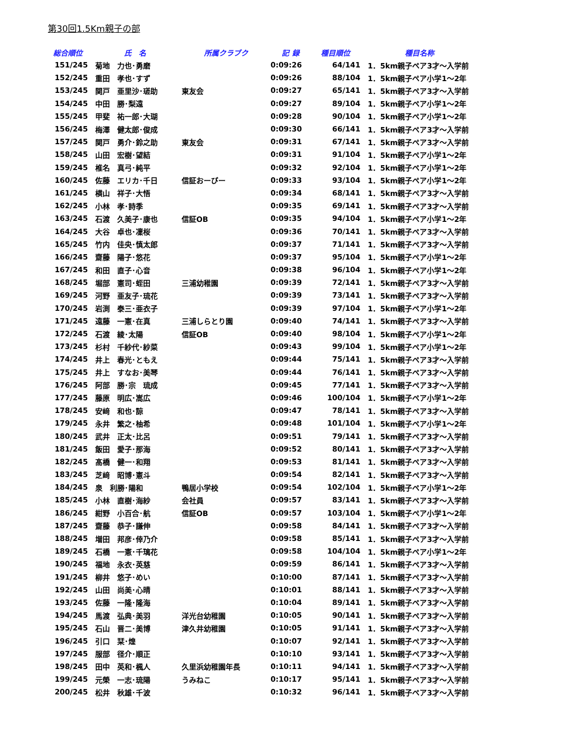第30回1.5Km親子の部
| 総合順位 | 氏 名 | 所属クラブク | 記 録 | 種目順位 | 種目名称 |
| --- | --- | --- | --- | --- | --- |
| 151/245 | 菊地 力也･勇磨 | | 0:09:26 | 64/141 | 1．5km親子ペア3才～入学前 |
| 152/245 | 重田 孝也･すず | | 0:09:26 | 88/104 | 1．5km親子ペア小学1～2年 |
| 153/245 | 関戸 亜里沙･瑳助 | 東友会 | 0:09:27 | 65/141 | 1．5km親子ペア3才～入学前 |
| 154/245 | 中田 勝･梨遠 | | 0:09:27 | 89/104 | 1．5km親子ペア小学1～2年 |
| 155/245 | 甲斐 祐一郎･大瑚 | | 0:09:28 | 90/104 | 1．5km親子ペア小学1～2年 |
| 156/245 | 梅澤 健太郎･俊成 | | 0:09:30 | 66/141 | 1．5km親子ペア3才～入学前 |
| 157/245 | 関戸 勇介･鈴之助 | 東友会 | 0:09:31 | 67/141 | 1．5km親子ペア3才～入学前 |
| 158/245 | 山田 宏樹･望結 | | 0:09:31 | 91/104 | 1．5km親子ペア小学1～2年 |
| 159/245 | 椎名 真弓･純平 | | 0:09:32 | 92/104 | 1．5km親子ペア小学1～2年 |
| 160/245 | 佐藤 エリカ･千日 | 信証おーびー | 0:09:33 | 93/104 | 1．5km親子ペア小学1～2年 |
| 161/245 | 横山 祥子･大悟 | | 0:09:34 | 68/141 | 1．5km親子ペア3才～入学前 |
| 162/245 | 小林 孝･詩季 | | 0:09:35 | 69/141 | 1．5km親子ペア3才～入学前 |
| 163/245 | 石渡 久美子･康也 | 信証OB | 0:09:35 | 94/104 | 1．5km親子ペア小学1～2年 |
| 164/245 | 大谷 卓也･凜桜 | | 0:09:36 | 70/141 | 1．5km親子ペア3才～入学前 |
| 165/245 | 竹内 佳央･慎太郎 | | 0:09:37 | 71/141 | 1．5km親子ペア3才～入学前 |
| 166/245 | 齋藤 陽子･悠花 | | 0:09:37 | 95/104 | 1．5km親子ペア小学1～2年 |
| 167/245 | 和田 直子･心音 | | 0:09:38 | 96/104 | 1．5km親子ペア小学1～2年 |
| 168/245 | 堀部 憲司･蛭田 | 三浦幼稚園 | 0:09:39 | 72/141 | 1．5km親子ペア3才～入学前 |
| 169/245 | 河野 亜友子･琉花 | | 0:09:39 | 73/141 | 1．5km親子ペア3才～入学前 |
| 170/245 | 岩渕 泰三･亜衣子 | | 0:09:39 | 97/104 | 1．5km親子ペア小学1～2年 |
| 171/245 | 遠藤 一憲･在真 | 三浦しらとり園 | 0:09:40 | 74/141 | 1．5km親子ペア3才～入学前 |
| 172/245 | 石渡 綾･太陽 | 信証OB | 0:09:40 | 98/104 | 1．5km親子ペア小学1～2年 |
| 173/245 | 杉村 千紗代･紗菜 | | 0:09:43 | 99/104 | 1．5km親子ペア小学1～2年 |
| 174/245 | 井上 春光･ともえ | | 0:09:44 | 75/141 | 1．5km親子ペア3才～入学前 |
| 175/245 | 井上 すなお･美琴 | | 0:09:44 | 76/141 | 1．5km親子ペア3才～入学前 |
| 176/245 | 阿部 勝･宗 琉成 | | 0:09:45 | 77/141 | 1．5km親子ペア3才～入学前 |
| 177/245 | 藤原 明広･嵩広 | | 0:09:46 | 100/104 | 1．5km親子ペア小学1～2年 |
| 178/245 | 安﨑 和也･諒 | | 0:09:47 | 78/141 | 1．5km親子ペア3才～入学前 |
| 179/245 | 永井 繁之･柚希 | | 0:09:48 | 101/104 | 1．5km親子ペア小学1～2年 |
| 180/245 | 武井 正太･比呂 | | 0:09:51 | 79/141 | 1．5km親子ペア3才～入学前 |
| 181/245 | 飯田 愛子･那海 | | 0:09:52 | 80/141 | 1．5km親子ペア3才～入学前 |
| 182/245 | 髙橋 健一･和翔 | | 0:09:53 | 81/141 | 1．5km親子ペア3才～入学前 |
| 183/245 | 芝﨑 昭博･憲斗 | | 0:09:54 | 82/141 | 1．5km親子ペア3才～入学前 |
| 184/245 | 泉 利勝･陽和 | 鴨居小学校 | 0:09:54 | 102/104 | 1．5km親子ペア小学1～2年 |
| 185/245 | 小林 直樹･海紗 | 会社員 | 0:09:57 | 83/141 | 1．5km親子ペア3才～入学前 |
| 186/245 | 紺野 小百合･航 | 信証OB | 0:09:57 | 103/104 | 1．5km親子ペア小学1～2年 |
| 187/245 | 齋藤 恭子･謙伸 | | 0:09:58 | 84/141 | 1．5km親子ペア3才～入学前 |
| 188/245 | 増田 邦彦･倖乃介 | | 0:09:58 | 85/141 | 1．5km親子ペア3才～入学前 |
| 189/245 | 石橋 一憲･千璃花 | | 0:09:58 | 104/104 | 1．5km親子ペア小学1～2年 |
| 190/245 | 福地 永衣･英慈 | | 0:09:59 | 86/141 | 1．5km親子ペア3才～入学前 |
| 191/245 | 柳井 悠子･めい | | 0:10:00 | 87/141 | 1．5km親子ペア3才～入学前 |
| 192/245 | 山田 尚美･心晴 | | 0:10:01 | 88/141 | 1．5km親子ペア3才～入学前 |
| 193/245 | 佐藤 一隆･隆海 | | 0:10:04 | 89/141 | 1．5km親子ペア3才～入学前 |
| 194/245 | 馬渡 弘典･美羽 | 洋光台幼稚園 | 0:10:05 | 90/141 | 1．5km親子ペア3才～入学前 |
| 195/245 | 石山 晋二･美博 | 津久井幼稚園 | 0:10:05 | 91/141 | 1．5km親子ペア3才～入学前 |
| 196/245 | 引口 栞･煌 | | 0:10:07 | 92/141 | 1．5km親子ペア3才～入学前 |
| 197/245 | 服部 径介･順正 | | 0:10:10 | 93/141 | 1．5km親子ペア3才～入学前 |
| 198/245 | 田中 英和･楓人 | 久里浜幼稚園年長 | 0:10:11 | 94/141 | 1．5km親子ペア3才～入学前 |
| 199/245 | 元榮 一志･琉陽 | うみねこ | 0:10:17 | 95/141 | 1．5km親子ペア3才～入学前 |
| 200/245 | 松井 秋雄･千波 | | 0:10:32 | 96/141 | 1．5km親子ペア3才～入学前 |